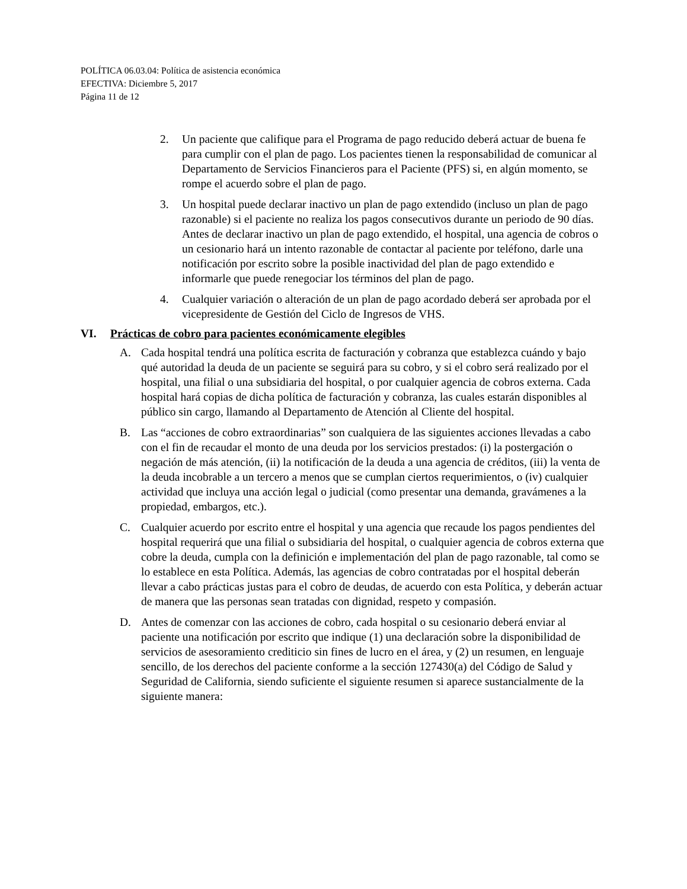POLÍTICA 06.03.04: Política de asistencia económica
EFECTIVA: Diciembre 5, 2017
Página 11 de 12
2. Un paciente que califique para el Programa de pago reducido deberá actuar de buena fe para cumplir con el plan de pago. Los pacientes tienen la responsabilidad de comunicar al Departamento de Servicios Financieros para el Paciente (PFS) si, en algún momento, se rompe el acuerdo sobre el plan de pago.
3. Un hospital puede declarar inactivo un plan de pago extendido (incluso un plan de pago razonable) si el paciente no realiza los pagos consecutivos durante un periodo de 90 días. Antes de declarar inactivo un plan de pago extendido, el hospital, una agencia de cobros o un cesionario hará un intento razonable de contactar al paciente por teléfono, darle una notificación por escrito sobre la posible inactividad del plan de pago extendido e informarle que puede renegociar los términos del plan de pago.
4. Cualquier variación o alteración de un plan de pago acordado deberá ser aprobada por el vicepresidente de Gestión del Ciclo de Ingresos de VHS.
VI. Prácticas de cobro para pacientes económicamente elegibles
A. Cada hospital tendrá una política escrita de facturación y cobranza que establezca cuándo y bajo qué autoridad la deuda de un paciente se seguirá para su cobro, y si el cobro será realizado por el hospital, una filial o una subsidiaria del hospital, o por cualquier agencia de cobros externa. Cada hospital hará copias de dicha política de facturación y cobranza, las cuales estarán disponibles al público sin cargo, llamando al Departamento de Atención al Cliente del hospital.
B. Las “acciones de cobro extraordinarias” son cualquiera de las siguientes acciones llevadas a cabo con el fin de recaudar el monto de una deuda por los servicios prestados: (i) la postergación o negación de más atención, (ii) la notificación de la deuda a una agencia de créditos, (iii) la venta de la deuda incobrable a un tercero a menos que se cumplan ciertos requerimientos, o (iv) cualquier actividad que incluya una acción legal o judicial (como presentar una demanda, gravámenes a la propiedad, embargos, etc.).
C. Cualquier acuerdo por escrito entre el hospital y una agencia que recaude los pagos pendientes del hospital requerirá que una filial o subsidiaria del hospital, o cualquier agencia de cobros externa que cobre la deuda, cumpla con la definición e implementación del plan de pago razonable, tal como se lo establece en esta Política. Además, las agencias de cobro contratadas por el hospital deberán llevar a cabo prácticas justas para el cobro de deudas, de acuerdo con esta Política, y deberán actuar de manera que las personas sean tratadas con dignidad, respeto y compasión.
D. Antes de comenzar con las acciones de cobro, cada hospital o su cesionario deberá enviar al paciente una notificación por escrito que indique (1) una declaración sobre la disponibilidad de servicios de asesoramiento crediticio sin fines de lucro en el área, y (2) un resumen, en lenguaje sencillo, de los derechos del paciente conforme a la sección 127430(a) del Código de Salud y Seguridad de California, siendo suficiente el siguiente resumen si aparece sustancialmente de la siguiente manera: